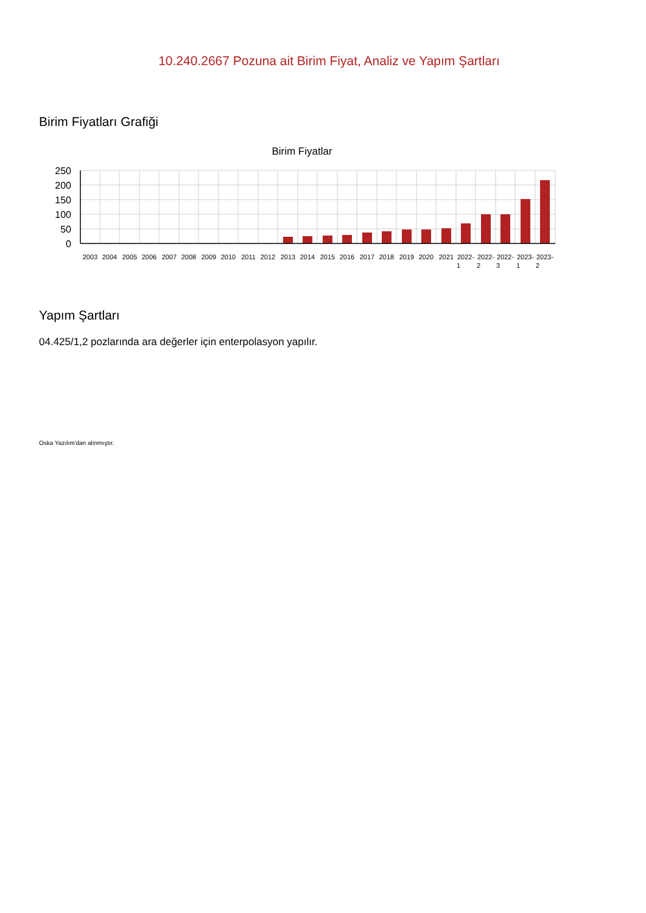10.240.2667 Pozuna ait Birim Fiyat, Analiz ve Yapım Şartları
Birim Fiyatları Grafiği
Birim Fiyatlar
250
200
150
100
50
0
2003
2004
2005
2006
2007
2008
2009
2010
2011
2012
2013
2014
2015
2016
2017
2018
2019
2020
2021
2022-
2022-
2022-
2023-
2023-
1
2
3
1
2
Yapım Şartları
04.425/1,2 pozlarında ara değerler için enterpolasyon yapılır.
Oska Yazılım'dan alınmıştır.